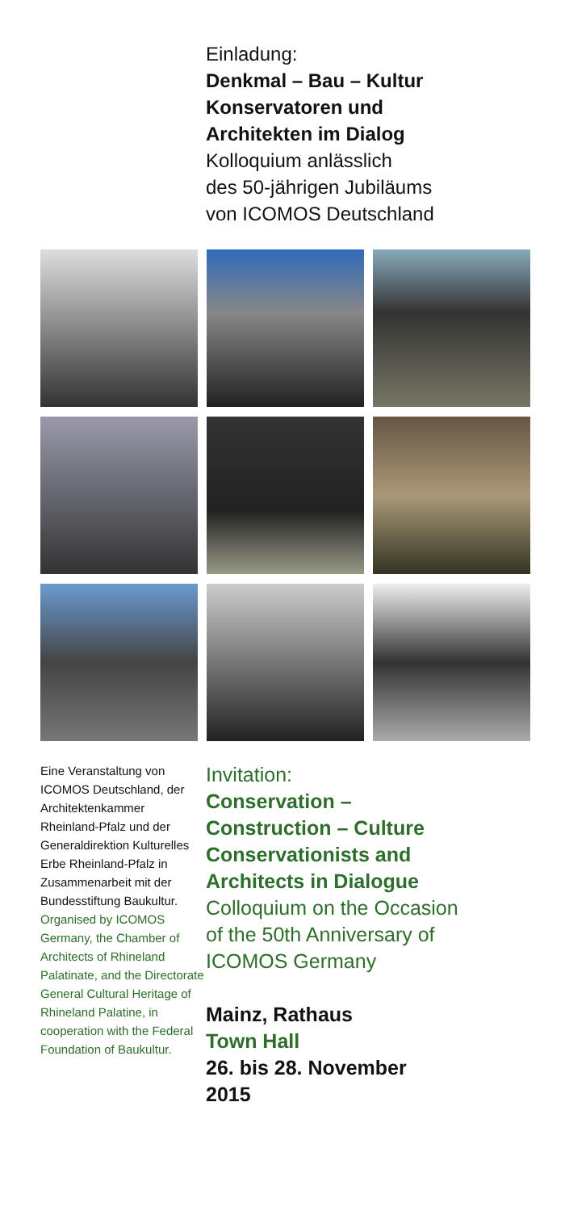Einladung:
Denkmal – Bau – Kultur
Konservatoren und
Architekten im Dialog
Kolloquium anlässlich
des 50-jährigen Jubiläums
von ICOMOS Deutschland
Eine Veranstaltung von ICOMOS Deutschland, der Architektenkammer Rheinland-Pfalz und der Generaldirektion Kulturelles Erbe Rheinland-Pfalz in Zusammenarbeit mit der Bundesstiftung Baukultur.
Organised by ICOMOS Germany, the Chamber of Architects of Rhineland Palatinate, and the Directorate General Cultural Heritage of Rhineland Palatine, in cooperation with the Federal Foundation of Baukultur.
Invitation:
Conservation –
Construction – Culture
Conservationists and
Architects in Dialogue
Colloquium on the Occasion
of the 50th Anniversary of
ICOMOS Germany
Mainz, Rathaus
Town Hall
26. bis 28. November
2015